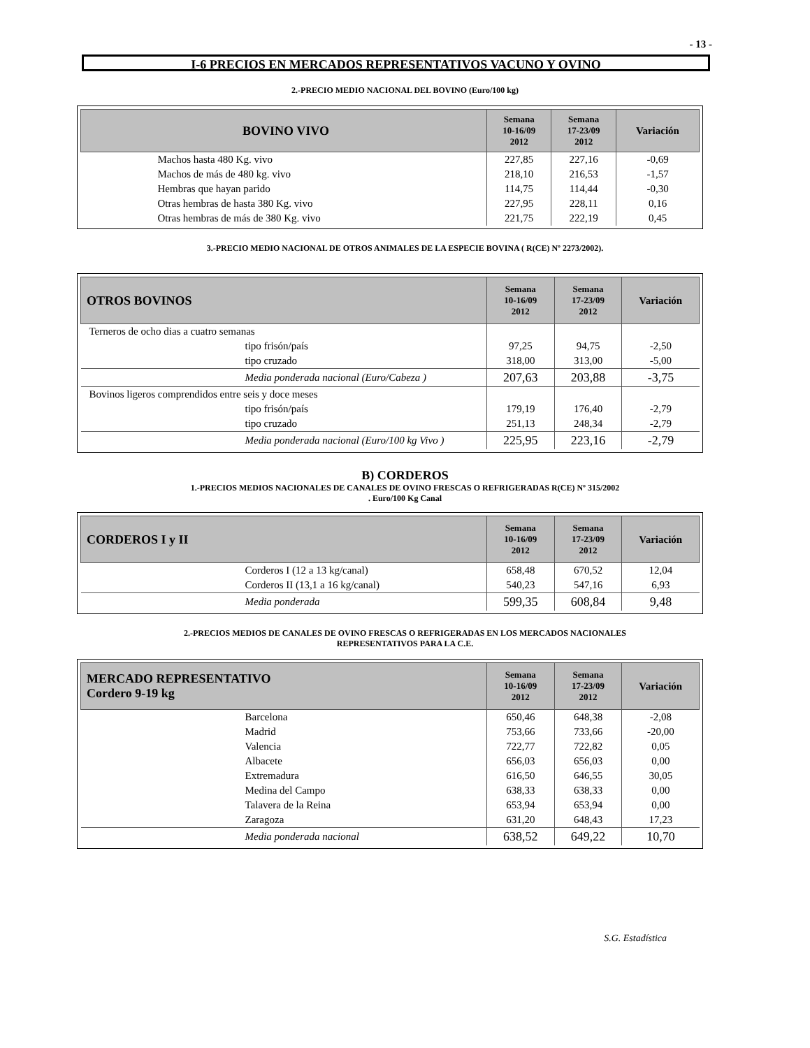- 13 -
I-6 PRECIOS EN MERCADOS REPRESENTATIVOS VACUNO Y OVINO
2.-PRECIO MEDIO NACIONAL DEL BOVINO (Euro/100 kg)
| BOVINO VIVO | Semana 10-16/09 2012 | Semana 17-23/09 2012 | Variación |
| --- | --- | --- | --- |
| Machos hasta 480 Kg. vivo | 227,85 | 227,16 | -0,69 |
| Machos de más de 480 kg. vivo | 218,10 | 216,53 | -1,57 |
| Hembras que hayan parido | 114,75 | 114,44 | -0,30 |
| Otras hembras de hasta 380 Kg. vivo | 227,95 | 228,11 | 0,16 |
| Otras hembras de más de 380 Kg. vivo | 221,75 | 222,19 | 0,45 |
3.-PRECIO MEDIO NACIONAL DE OTROS ANIMALES DE LA ESPECIE BOVINA ( R(CE) Nº 2273/2002).
| OTROS BOVINOS | Semana 10-16/09 2012 | Semana 17-23/09 2012 | Variación |
| --- | --- | --- | --- |
| Terneros de ocho dias a cuatro semanas | | | |
| tipo frisón/país | 97,25 | 94,75 | -2,50 |
| tipo cruzado | 318,00 | 313,00 | -5,00 |
| Media ponderada nacional (Euro/Cabeza ) | 207,63 | 203,88 | -3,75 |
| Bovinos ligeros comprendidos entre seis y doce meses | | | |
| tipo frisón/país | 179,19 | 176,40 | -2,79 |
| tipo cruzado | 251,13 | 248,34 | -2,79 |
| Media ponderada nacional (Euro/100 kg Vivo ) | 225,95 | 223,16 | -2,79 |
B) CORDEROS
1.-PRECIOS MEDIOS NACIONALES DE CANALES DE OVINO FRESCAS O REFRIGERADAS R(CE) Nº 315/2002
. Euro/100 Kg Canal
| CORDEROS I y II | Semana 10-16/09 2012 | Semana 17-23/09 2012 | Variación |
| --- | --- | --- | --- |
| Corderos I (12 a 13 kg/canal) | 658,48 | 670,52 | 12,04 |
| Corderos II (13,1 a 16 kg/canal) | 540,23 | 547,16 | 6,93 |
| Media ponderada | 599,35 | 608,84 | 9,48 |
2.-PRECIOS MEDIOS DE CANALES DE OVINO FRESCAS O REFRIGERADAS EN LOS MERCADOS NACIONALES
REPRESENTATIVOS PARA LA C.E.
| MERCADO REPRESENTATIVO Cordero 9-19 kg | Semana 10-16/09 2012 | Semana 17-23/09 2012 | Variación |
| --- | --- | --- | --- |
| Barcelona | 650,46 | 648,38 | -2,08 |
| Madrid | 753,66 | 733,66 | -20,00 |
| Valencia | 722,77 | 722,82 | 0,05 |
| Albacete | 656,03 | 656,03 | 0,00 |
| Extremadura | 616,50 | 646,55 | 30,05 |
| Medina del Campo | 638,33 | 638,33 | 0,00 |
| Talavera de la Reina | 653,94 | 653,94 | 0,00 |
| Zaragoza | 631,20 | 648,43 | 17,23 |
| Media ponderada nacional | 638,52 | 649,22 | 10,70 |
S.G. Estadística